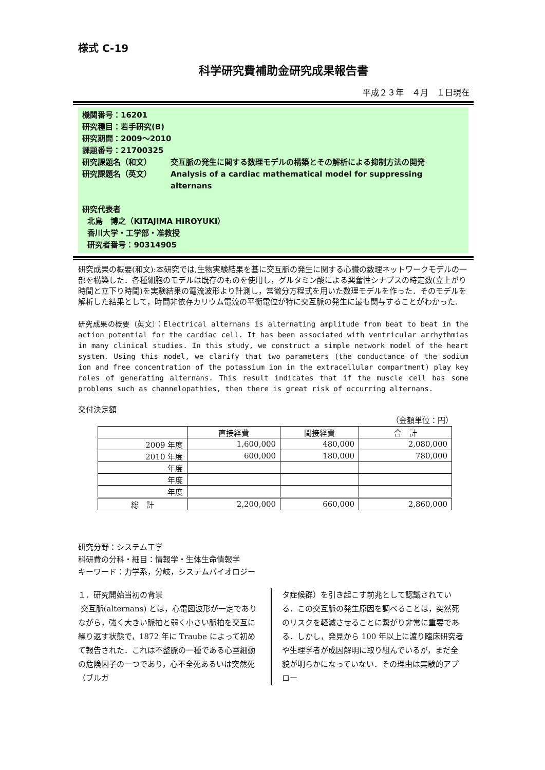様式 C-19
科学研究費補助金研究成果報告書
平成２３年　４月　１日現在
機関番号：16201
研究種目：若手研究(B)
研究期間：2009～2010
課題番号：21700325
研究課題名（和文） 交互脈の発生に関する数理モデルの構築とその解析による抑制方法の開発
研究課題名（英文） Analysis of a cardiac mathematical model for suppressing alternans
研究代表者
北島　博之（KITAJIMA HIROYUKI）
香川大学・工学部・准教授
研究者番号：90314905
研究成果の概要(和文):本研究では,生物実験結果を基に交互脈の発生に関する心臓の数理ネットワークモデルの一部を構築した．各種細胞のモデルは既存のものを使用し，グルタミン酸による興奮性シナプスの時定数(立上がり時間と立下り時間)を実験結果の電流波形より計測し，常微分方程式を用いた数理モデルを作った．そのモデルを解析した結果として，時間非依存カリウム電流の平衡電位が特に交互脈の発生に最も関与することがわかった.
研究成果の概要（英文）：Electrical alternans is alternating amplitude from beat to beat in the action potential for the cardiac cell. It has been associated with ventricular arrhythmias in many clinical studies. In this study, we construct a simple network model of the heart system. Using this model, we clarify that two parameters (the conductance of the sodium ion and free concentration of the potassium ion in the extracellular compartment) play key roles of generating alternans. This result indicates that if the muscle cell has some problems such as channelopathies, then there is great risk of occurring alternans.
交付決定額
（金額単位：円）
| | 直接経費 | 間接経費 | 合 計 |
| --- | --- | --- | --- |
| 2009 年度 | 1,600,000 | 480,000 | 2,080,000 |
| 2010 年度 | 600,000 | 180,000 | 780,000 |
| 年度 | | | |
| 年度 | | | |
| 年度 | | | |
| 総 計 | 2,200,000 | 660,000 | 2,860,000 |
研究分野：システム工学
科研費の分科・細目：情報学・生体生命情報学
キーワード：力学系，分岐，システムバイオロジー
１．研究開始当初の背景
交互脈(alternans) とは，心電図波形が一定でありながら，強く大きい脈拍と弱く小さい脈拍を交互に繰り返す状態で，1872 年に Traube によって初めて報告された．これは不整脈の一種である心室細動の危険因子の一つであり，心不全死あるいは突然死（ブルガ
タ症候群）を引き起こす前兆として認識されている．この交互脈の発生原因を調べることは，突然死のリスクを軽減させることに繋がり非常に重要である．しかし，発見から 100 年以上に渡り臨床研究者や生理学者が成因解明に取り組んでいるが，まだ全貌が明らかになっていない．その理由は実験的アプロー